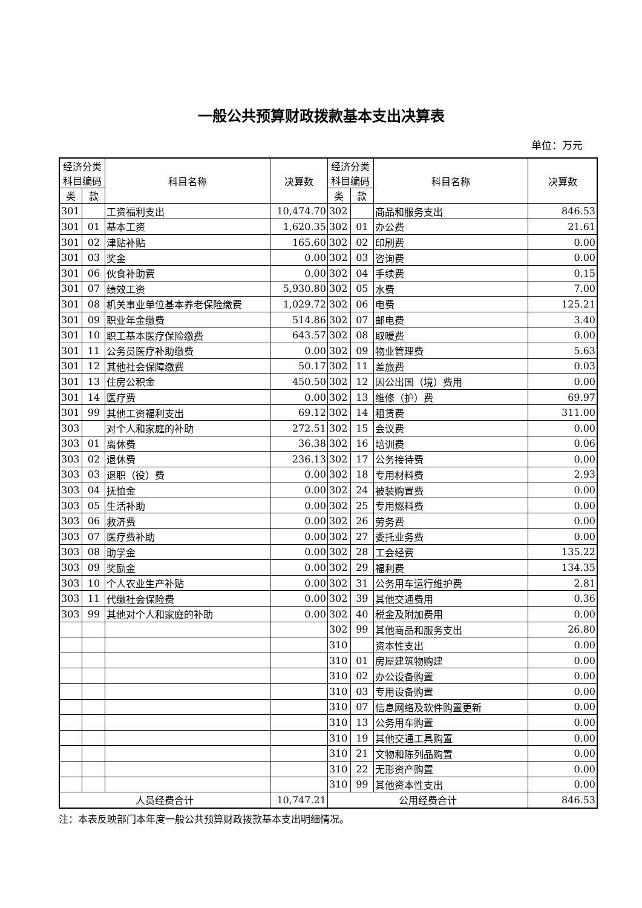一般公共预算财政拨款基本支出决算表
单位：万元
| 经济分类 科目编码 | | 科目名称 | 决算数 | 经济分类 科目编码 | | 科目名称 | 决算数 |
| --- | --- | --- | --- | --- | --- | --- | --- |
| 类 | 款 | | | 类 | 款 | | |
| 301 | | 工资福利支出 | 10,474.70 | 302 | | 商品和服务支出 | 846.53 |
| 301 | 01 | 基本工资 | 1,620.35 | 302 | 01 | 办公费 | 21.61 |
| 301 | 02 | 津贴补贴 | 165.60 | 302 | 02 | 印刷费 | 0.00 |
| 301 | 03 | 奖金 | 0.00 | 302 | 03 | 咨询费 | 0.00 |
| 301 | 06 | 伙食补助费 | 0.00 | 302 | 04 | 手续费 | 0.15 |
| 301 | 07 | 绩效工资 | 5,930.80 | 302 | 05 | 水费 | 7.00 |
| 301 | 08 | 机关事业单位基本养老保险缴费 | 1,029.72 | 302 | 06 | 电费 | 125.21 |
| 301 | 09 | 职业年金缴费 | 514.86 | 302 | 07 | 邮电费 | 3.40 |
| 301 | 10 | 职工基本医疗保险缴费 | 643.57 | 302 | 08 | 取暖费 | 0.00 |
| 301 | 11 | 公务员医疗补助缴费 | 0.00 | 302 | 09 | 物业管理费 | 5.63 |
| 301 | 12 | 其他社会保障缴费 | 50.17 | 302 | 11 | 差旅费 | 0.03 |
| 301 | 13 | 住房公积金 | 450.50 | 302 | 12 | 因公出国（境）费用 | 0.00 |
| 301 | 14 | 医疗费 | 0.00 | 302 | 13 | 维修（护）费 | 69.97 |
| 301 | 99 | 其他工资福利支出 | 69.12 | 302 | 14 | 租赁费 | 311.00 |
| 303 | | 对个人和家庭的补助 | 272.51 | 302 | 15 | 会议费 | 0.00 |
| 303 | 01 | 离休费 | 36.38 | 302 | 16 | 培训费 | 0.06 |
| 303 | 02 | 退休费 | 236.13 | 302 | 17 | 公务接待费 | 0.00 |
| 303 | 03 | 退职（役）费 | 0.00 | 302 | 18 | 专用材料费 | 2.93 |
| 303 | 04 | 抚恤金 | 0.00 | 302 | 24 | 被装购置费 | 0.00 |
| 303 | 05 | 生活补助 | 0.00 | 302 | 25 | 专用燃料费 | 0.00 |
| 303 | 06 | 救济费 | 0.00 | 302 | 26 | 劳务费 | 0.00 |
| 303 | 07 | 医疗费补助 | 0.00 | 302 | 27 | 委托业务费 | 0.00 |
| 303 | 08 | 助学金 | 0.00 | 302 | 28 | 工会经费 | 135.22 |
| 303 | 09 | 奖励金 | 0.00 | 302 | 29 | 福利费 | 134.35 |
| 303 | 10 | 个人农业生产补贴 | 0.00 | 302 | 31 | 公务用车运行维护费 | 2.81 |
| 303 | 11 | 代缴社会保险费 | 0.00 | 302 | 39 | 其他交通费用 | 0.36 |
| 303 | 99 | 其他对个人和家庭的补助 | 0.00 | 302 | 40 | 税金及附加费用 | 0.00 |
| | | | | 302 | 99 | 其他商品和服务支出 | 26.80 |
| | | | | 310 | | 资本性支出 | 0.00 |
| | | | | 310 | 01 | 房屋建筑物购建 | 0.00 |
| | | | | 310 | 02 | 办公设备购置 | 0.00 |
| | | | | 310 | 03 | 专用设备购置 | 0.00 |
| | | | | 310 | 07 | 信息网络及软件购置更新 | 0.00 |
| | | | | 310 | 13 | 公务用车购置 | 0.00 |
| | | | | 310 | 19 | 其他交通工具购置 | 0.00 |
| | | | | 310 | 21 | 文物和陈列品购置 | 0.00 |
| | | | | 310 | 22 | 无形资产购置 | 0.00 |
| | | | | 310 | 99 | 其他资本性支出 | 0.00 |
| 人员经费合计 | | | 10,747.21 | 公用经费合计 | | | 846.53 |
注：本表反映部门本年度一般公共预算财政拨款基本支出明细情况。